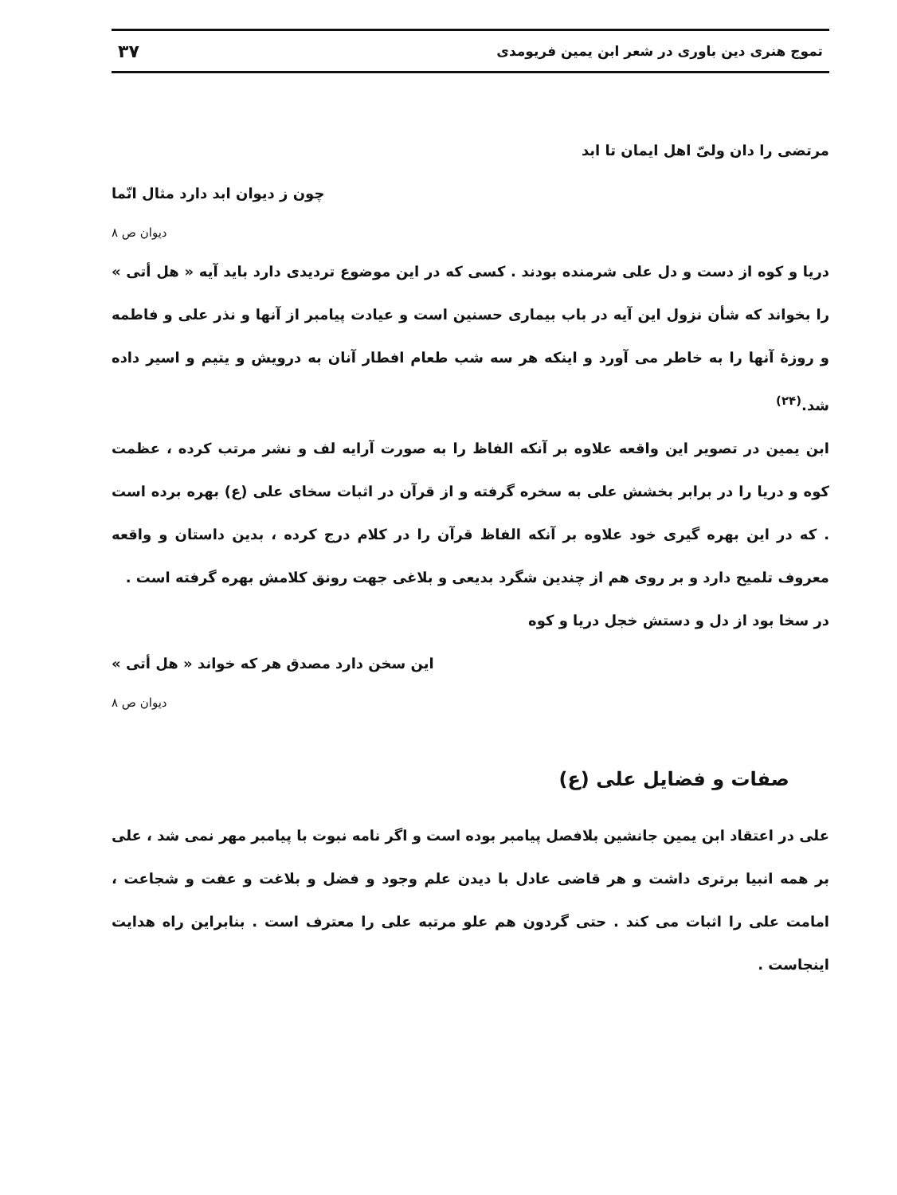تموج هنری دین باوری در شعر ابن یمین فریومدی ۳۷
مرتضی را دان ولیّ اهل ایمان تا ابد
چون ز دیوان ابد دارد مثال انّما
دیوان ص ۸
دریا و کوه از دست و دل علی شرمنده بودند . کسی که در این موضوع تردیدی دارد باید آیه « هل أتی » را بخواند که شأن نزول این آیه در باب بیماری حسنین است و عیادت پیامبر از آنها و نذر علی و فاطمه و روزهٔ آنها را به خاطر می آورد و اینکه هر سه شب طعام افطار آنان به درویش و یتیم و اسیر داده شد.<sup>(۲۴)</sup>
ابن یمین در تصویر این واقعه علاوه بر آنکه الفاظ را به صورت آرایه لف و نشر مرتب کرده ، عظمت کوه و دریا را در برابر بخشش علی به سخره گرفته و از قرآن در اثبات سخای علی (ع) بهره برده است . که در این بهره گیری خود علاوه بر آنکه الفاظ قرآن را در کلام درج کرده ، بدین داستان و واقعه معروف تلمیح دارد و بر روی هم از چندین شگرد بدیعی و بلاغی جهت رونق کلامش بهره گرفته است .
در سخا بود از دل و دستش خجل دریا و کوه
این سخن دارد مصدق هر که خواند « هل أتی »
دیوان ص ۸
صفات و فضایل علی (ع)
علی در اعتقاد ابن یمین جانشین بلافصل پیامبر بوده است و اگر نامه نبوت با پیامبر مهر نمی شد ، علی بر همه انبیا برتری داشت و هر قاضی عادل با دیدن علم وجود و فضل و بلاغت و عفت و شجاعت ، امامت علی را اثبات می کند . حتی گردون هم علو مرتبه علی را معترف است . بنابراین راه هدایت اینجاست .